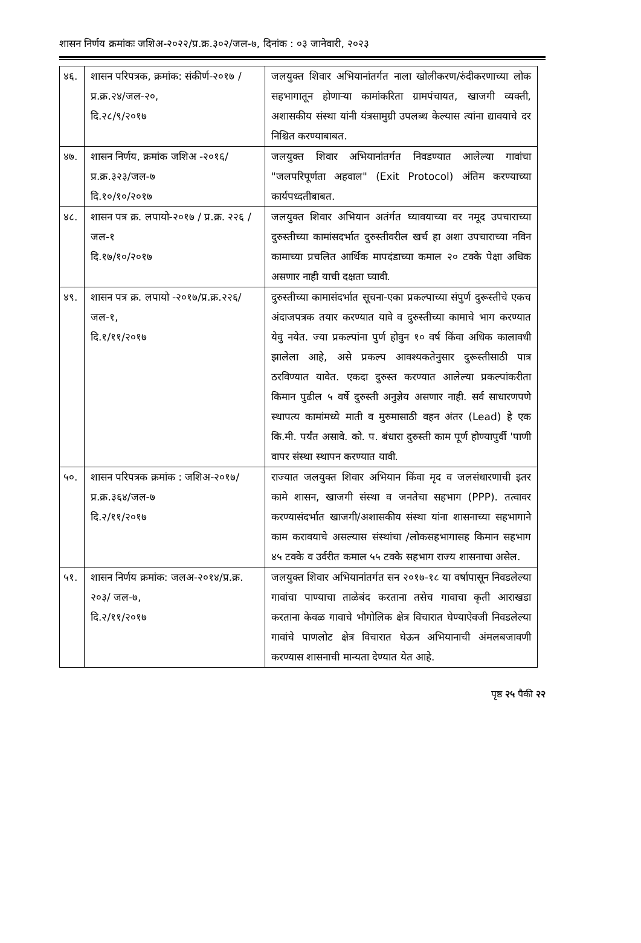शासन निर्णय क्रमांकः जशिअ-२०२२/प्र.क्र.३०२/जल-७, दिनांक : ०३ जानेवारी, २०२३
| ४६. | शासन परिपत्रक, क्रमांक: संकीर्ण-२०१७ /प्र.क्र.२४/जल-२०, दि.२८/९/२०१७ | जलयुक्त शिवार अभियानांतर्गत नाला खोलीकरण/रुंदीकरणाच्या लोक सहभागातून होणाऱ्या कामांकरिता ग्रामपंचायत, खाजगी व्यक्ती, अशासकीय संस्था यांनी यंत्रसामुग्री उपलब्ध केल्यास त्यांना द्यावयाचे दर निश्चित करण्याबाबत. |
| ४७. | शासन निर्णय, क्रमांक जशिअ -२०१६/प्र.क्र.३२३/जल-७ दि.१०/१०/२०१७ | जलयुक्त शिवार अभियानांतर्गत निवडण्यात आलेल्या गावांचा "जलपरिपूर्णता अहवाल" (Exit Protocol) अंतिम करण्याच्या कार्यपध्दतीबाबत. |
| ४८. | शासन पत्र क्र. लपायो-२०१७ / प्र.क्र. २२६ /जल-१ दि.१७/१०/२०१७ | जलयुक्त शिवार अभियान अतंर्गत घ्यावयाच्या वर नमूद उपचाराच्या दुरुस्तीच्या कामांसदर्भात दुरुस्तीवरील खर्च हा अशा उपचाराच्या नविन कामाच्या प्रचलित आर्थिक मापदंडाच्या कमाल २० टक्के पेक्षा अधिक असणार नाही याची दक्षता घ्यावी. |
| ४९. | शासन पत्र क्र. लपायो -२०१७/प्र.क्र.२२६/जल-१, दि.१/११/२०१७ | दुरुस्तीच्या कामासंदर्भात सूचना-एका प्रकल्पाच्या संपुर्ण दुरूस्तीचे एकच अंदाजपत्रक तयार करण्यात यावे व दुरुस्तीच्या कामाचे भाग करण्यात येवु नयेत. ज्या प्रकल्पांना पुर्ण होवुन १० वर्ष किंवा अधिक कालावधी झालेला आहे, असे प्रकल्प आवश्यकतेनुसार दुरूस्तीसाठी पात्र ठरविण्यात यावेत. एकदा दुरुस्त करण्यात आलेल्या प्रकल्पांकरीता किमान पुढील ५ वर्षे दुरुस्ती अनुज्ञेय असणार नाही. सर्व साधारणपणे स्थापत्य कामांमध्ये माती व मुरुमासाठी वहन अंतर (Lead) हे एक कि.मी. पर्यंत असावे. को. प. बंधारा दुरुस्ती काम पूर्ण होण्यापुर्वी 'पाणी वापर संस्था स्थापन करण्यात यावी. |
| ५०. | शासन परिपत्रक क्रमांक : जशिअ-२०१७/प्र.क्र.३६४/जल-७ दि.२/११/२०१७ | राज्यात जलयुक्त शिवार अभियान किंवा मृद व जलसंधारणाची इतर कामे शासन, खाजगी संस्था व जनतेचा सहभाग (PPP). तत्वावर करण्यासंदर्भात खाजगी/अशासकीय संस्था यांना शासनाच्या सहभागाने काम करावयाचे असल्यास संस्थांचा /लोकसहभागासह किमान सहभाग ४५ टक्के व उर्वरीत कमाल ५५ टक्के सहभाग राज्य शासनाचा असेल. |
| ५१. | शासन निर्णय क्रमांक: जलअ-२०१४/प्र.क्र. २०३/ जल-७, दि.२/११/२०१७ | जलयुक्त शिवार अभियानांतर्गत सन २०१७-१८ या वर्षापासून निवडलेल्या गावांचा पाण्याचा ताळेबंद करताना तसेच गावाचा कृती आराखडा करताना केवळ गावाचे भौगोलिक क्षेत्र विचारात घेण्याऐवजी निवडलेल्या गावांचे पाणलोट क्षेत्र विचारात घेऊन अभियानाची अंमलबजावणी करण्यास शासनाची मान्यता देण्यात येत आहे. |
पृष्ठ २५ पैकी २२